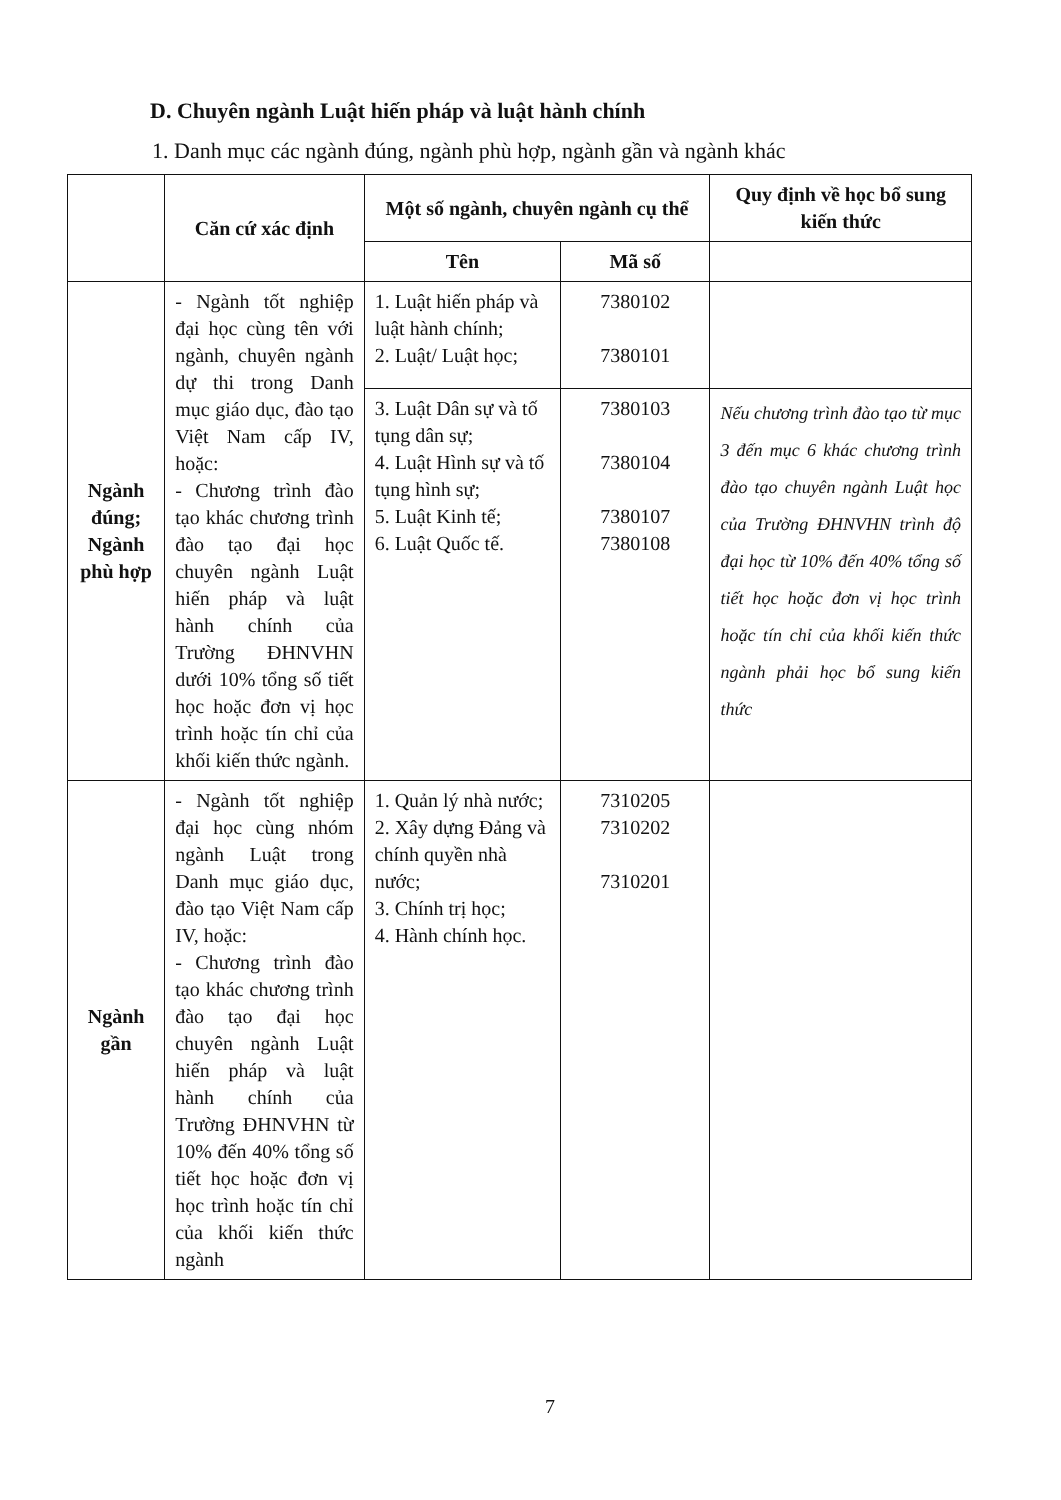D. Chuyên ngành Luật hiến pháp và luật hành chính
1. Danh mục các ngành đúng, ngành phù hợp, ngành gần và ngành khác
| | Căn cứ xác định | Một số ngành, chuyên ngành cụ thể | | Quy định về học bổ sung kiến thức |
| --- | --- | --- | --- | --- |
| | | Tên | Mã số | |
| Ngành đúng; Ngành phù hợp | - Ngành tốt nghiệp đại học cùng tên với ngành, chuyên ngành dự thi trong Danh mục giáo dục, đào tạo Việt Nam cấp IV, hoặc: - Chương trình đào tạo khác chương trình đào tạo đại học chuyên ngành Luật hiến pháp và luật hành chính của Trường ĐHNVHN dưới 10% tổng số tiết học hoặc đơn vị học trình hoặc tín chỉ của khối kiến thức ngành. | 1. Luật hiến pháp và luật hành chính; 2. Luật/ Luật học; | 7380102 7380101 | |
| | | 3. Luật Dân sự và tố tụng dân sự; 4. Luật Hình sự và tố tụng hình sự; 5. Luật Kinh tế; 6. Luật Quốc tế. | 7380103 7380104 7380107 7380108 | Nếu chương trình đào tạo từ mục 3 đến mục 6 khác chương trình đào tạo chuyên ngành Luật học của Trường ĐHNVHN trình độ đại học từ 10% đến 40% tổng số tiết học hoặc đơn vị học trình hoặc tín chỉ của khối kiến thức ngành phải học bổ sung kiến thức |
| Ngành gần | - Ngành tốt nghiệp đại học cùng nhóm ngành Luật trong Danh mục giáo dục, đào tạo Việt Nam cấp IV, hoặc: - Chương trình đào tạo khác chương trình đào tạo đại học chuyên ngành Luật hiến pháp và luật hành chính của Trường ĐHNVHN từ 10% đến 40% tổng số tiết học hoặc đơn vị học trình hoặc tín chỉ của khối kiến thức ngành | 1. Quản lý nhà nước; 2. Xây dựng Đảng và chính quyền nhà nước; 3. Chính trị học; 4. Hành chính học. | 7310205 7310202 7310201 | |
7